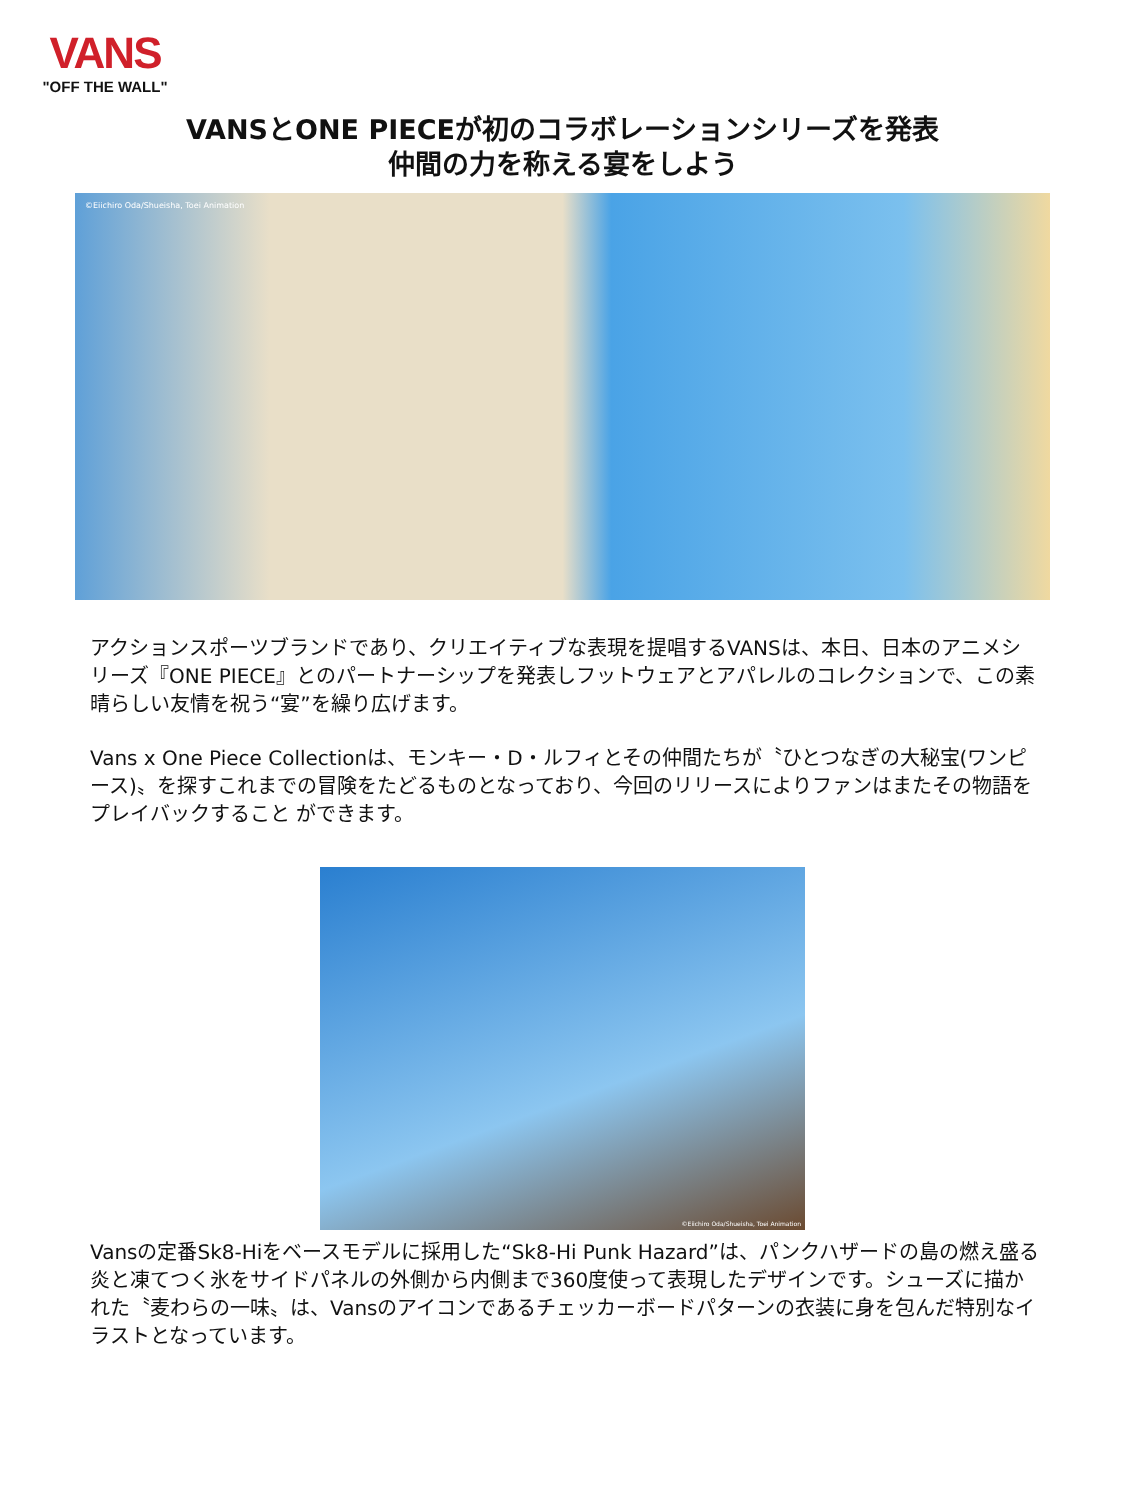VANS
"OFF THE WALL"
VANSとONE PIECEが初のコラボレーションシリーズを発表
仲間の力を称える宴をしよう
©Eiichiro Oda/Shueisha, Toei Animation
アクションスポーツブランドであり、クリエイティブな表現を提唱するVANSは、本日、日本のアニメシリーズ『ONE PIECE』とのパートナーシップを発表しフットウェアとアパレルのコレクションで、この素晴らしい友情を祝う“宴”を繰り広げます。
Vans x One Piece Collectionは、モンキー・D・ルフィとその仲間たちが〝ひとつなぎの大秘宝(ワンピース)〟を探すこれまでの冒険をたどるものとなっており、今回のリリースによりファンはまたその物語をプレイバックすること ができます。
©Eiichiro Oda/Shueisha, Toei Animation
Vansの定番Sk8-Hiをベースモデルに採用した“Sk8-Hi Punk Hazard”は、パンクハザードの島の燃え盛る炎と凍てつく氷をサイドパネルの外側から内側まで360度使って表現したデザインです。シューズに描かれた〝麦わらの一味〟は、Vansのアイコンであるチェッカーボードパターンの衣装に身を包んだ特別なイラストとなっています。